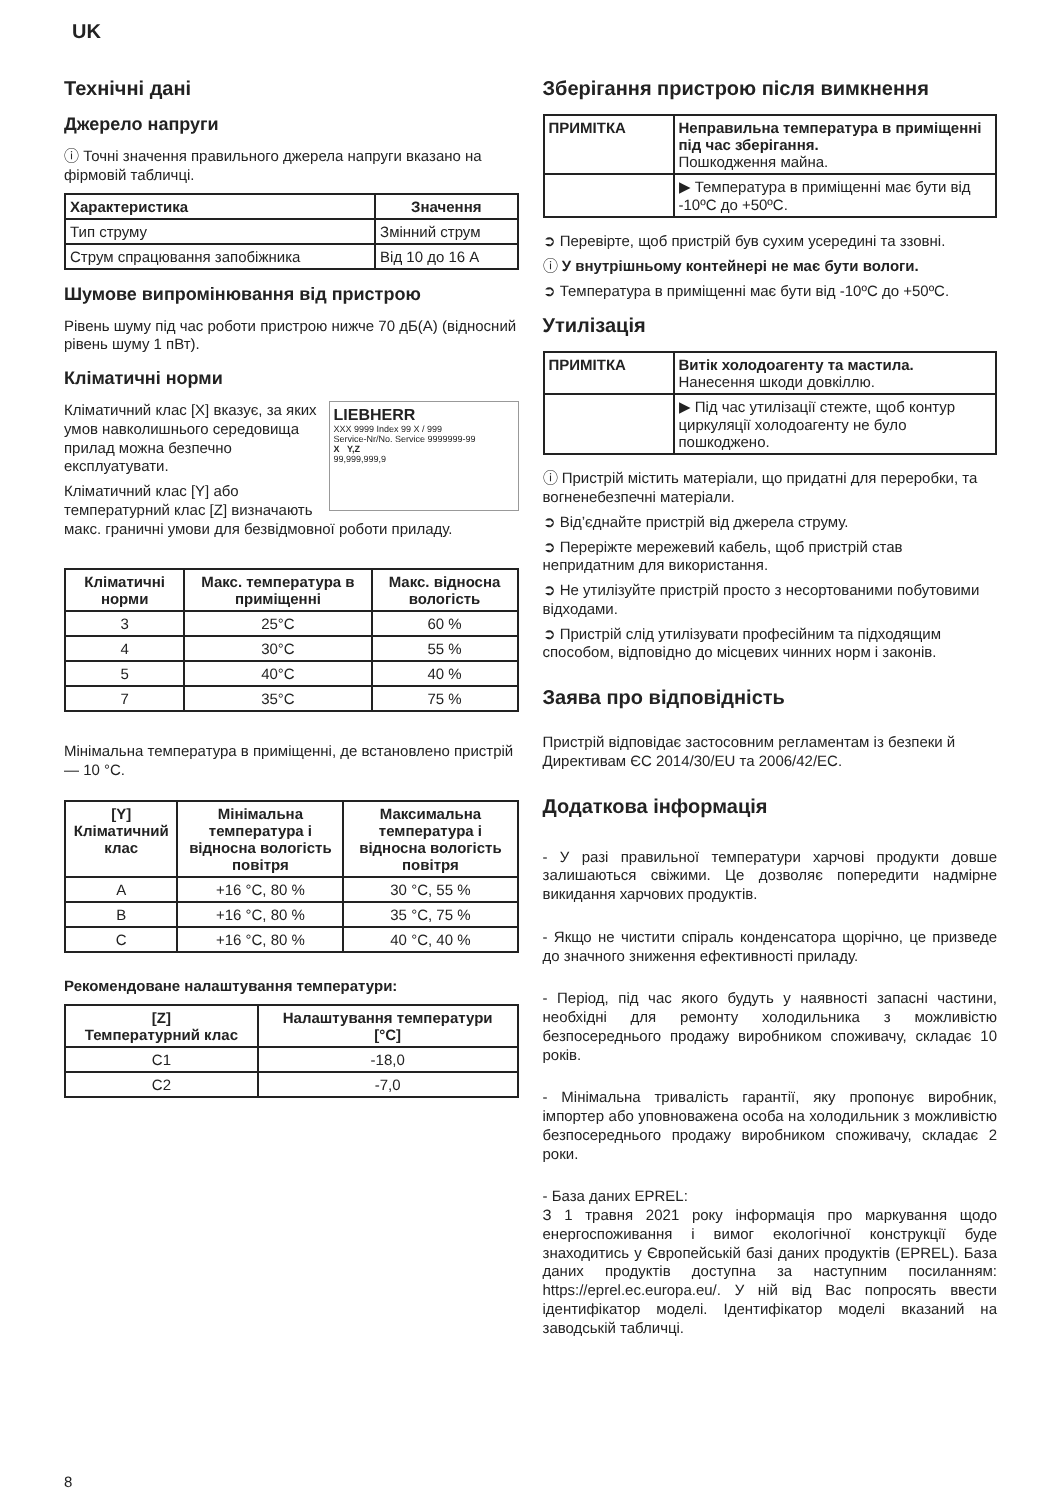UK
Технічні дані
Джерело напруги
ⓘ Точні значення правильного джерела напруги вказано на фірмовій табличці.
| Характеристика | Значення |
| --- | --- |
| Тип струму | Змінний струм |
| Струм спрацювання запобіжника | Від 10 до 16 A |
Шумове випромінювання від пристрою
Рівень шуму під час роботи пристрою нижче 70 дБ(А) (відносний рівень шуму 1 пВт).
Кліматичні норми
LIEBHERR
XXX 9999 Index 99 X / 999
Service-Nr/No. Service 9999999-99
X Y,Z
99,999,999,9
Кліматичний клас [X] вказує, за яких умов навколишнього середовища прилад можна безпечно експлуатувати.
Кліматичний клас [Y] або температурний клас [Z] визначають макс. граничні умови для безвідмовної роботи приладу.
| Кліматичні норми | Макс. температура в приміщенні | Макс. відносна вологість |
| --- | --- | --- |
| 3 | 25°C | 60 % |
| 4 | 30°C | 55 % |
| 5 | 40°C | 40 % |
| 7 | 35°C | 75 % |
Мінімальна температура в приміщенні, де встановлено пристрій — 10 °C.
| [Y] Кліматичний клас | Мінімальна температура і відносна вологість повітря | Максимальна температура і відносна вологість повітря |
| --- | --- | --- |
| A | +16 °C, 80 % | 30 °C, 55 % |
| B | +16 °C, 80 % | 35 °C, 75 % |
| C | +16 °C, 80 % | 40 °C, 40 % |
Рекомендоване налаштування температури:
| [Z] Температурний клас | Налаштування температури [°C] |
| --- | --- |
| C1 | -18,0 |
| C2 | -7,0 |
Зберігання пристрою після вимкнення
| ПРИМІТКА | Неправильна температура в приміщенні під час зберігання. Пошкодження майна. |
| | ▶ Температура в приміщенні має бути від -10ºC до +50ºC. |
➲ Перевірте, щоб пристрій був сухим усередині та ззовні.
ⓘ У внутрішньому контейнері не має бути вологи.
➲ Температура в приміщенні має бути від -10ºC до +50ºC.
Утилізація
| ПРИМІТКА | Витік холодоагенту та мастила. Нанесення шкоди довкіллю. |
| | ▶ Під час утилізації стежте, щоб контур циркуляції холодоагенту не було пошкоджено. |
ⓘ Пристрій містить матеріали, що придатні для переробки, та вогненебезпечні матеріали.
➲ Від’єднайте пристрій від джерела струму.
➲ Переріжте мережевий кабель, щоб пристрій став непридатним для використання.
➲ Не утилізуйте пристрій просто з несортованими побутовими відходами.
➲ Пристрій слід утилізувати професійним та підходящим способом, відповідно до місцевих чинних норм і законів.
Заява про відповідність
Пристрій відповідає застосовним регламентам із безпеки й Директивам ЄС 2014/30/EU та 2006/42/EC.
Додаткова інформація
- У разі правильної температури харчові продукти довше залишаються свіжими. Це дозволяє попередити надмірне викидання харчових продуктів.
- Якщо не чистити спіраль конденсатора щорічно, це призведе до значного зниження ефективності приладу.
- Період, під час якого будуть у наявності запасні частини, необхідні для ремонту холодильника з можливістю безпосереднього продажу виробником споживачу, складає 10 років.
- Мінімальна тривалість гарантії, яку пропонує виробник, імпортер або уповноважена особа на холодильник з можливістю безпосереднього продажу виробником споживачу, складає 2 роки.
- База даних EPREL:
З 1 травня 2021 року інформація про маркування щодо енергоспоживання і вимог екологічної конструкції буде знаходитись у Європейській базі даних продуктів (EPREL). База даних продуктів доступна за наступним посиланням: https://eprel.ec.europa.eu/. У ній від Вас попросять ввести ідентифікатор моделі. Ідентифікатор моделі вказаний на заводській табличці.
8